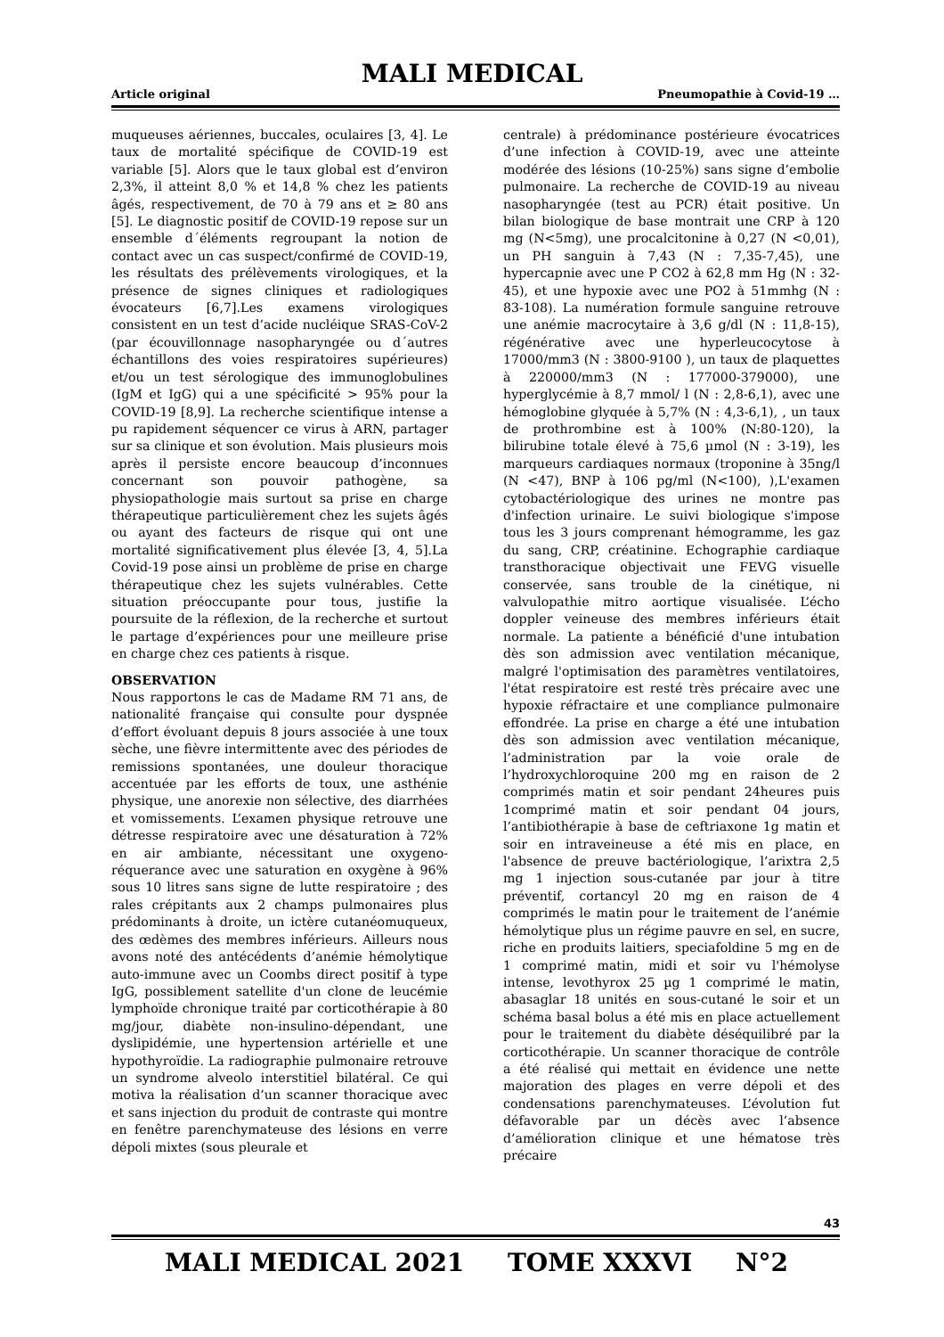MALI MEDICAL
Article original Pneumopathie à Covid-19 …
muqueuses aériennes, buccales, oculaires [3, 4]. Le taux de mortalité spécifique de COVID-19 est variable [5]. Alors que le taux global est d’environ 2,3%, il atteint 8,0 % et 14,8 % chez les patients âgés, respectivement, de 70 à 79 ans et ≥ 80 ans [5]. Le diagnostic positif de COVID-19 repose sur un ensemble d´éléments regroupant la notion de contact avec un cas suspect/confirmé de COVID-19, les résultats des prélèvements virologiques, et la présence de signes cliniques et radiologiques évocateurs [6,7].Les examens virologiques consistent en un test d’acide nucléique SRAS-CoV-2 (par écouvillonnage nasopharyngée ou d´autres échantillons des voies respiratoires supérieures) et/ou un test sérologique des immunoglobulines (IgM et IgG) qui a une spécificité > 95% pour la COVID-19 [8,9]. La recherche scientifique intense a pu rapidement séquencer ce virus à ARN, partager sur sa clinique et son évolution. Mais plusieurs mois après il persiste encore beaucoup d’inconnues concernant son pouvoir pathogène, sa physiopathologie mais surtout sa prise en charge thérapeutique particulièrement chez les sujets âgés ou ayant des facteurs de risque qui ont une mortalité significativement plus élevée [3, 4, 5].La Covid-19 pose ainsi un problème de prise en charge thérapeutique chez les sujets vulnérables. Cette situation préoccupante pour tous, justifie la poursuite de la réflexion, de la recherche et surtout le partage d’expériences pour une meilleure prise en charge chez ces patients à risque.
OBSERVATION
Nous rapportons le cas de Madame RM 71 ans, de nationalité française qui consulte pour dyspnée d’effort évoluant depuis 8 jours associée à une toux sèche, une fièvre intermittente avec des périodes de remissions spontanées, une douleur thoracique accentuée par les efforts de toux, une asthénie physique, une anorexie non sélective, des diarrhées et vomissements. L’examen physique retrouve une détresse respiratoire avec une désaturation à 72% en air ambiante, nécessitant une oxygeno-réquerance avec une saturation en oxygène à 96% sous 10 litres sans signe de lutte respiratoire ; des rales crépitants aux 2 champs pulmonaires plus prédominants à droite, un ictère cutanéomuqueux, des œdèmes des membres inférieurs. Ailleurs nous avons noté des antécédents d’anémie hémolytique auto-immune avec un Coombs direct positif à type IgG, possiblement satellite d'un clone de leucémie lymphoïde chronique traité par corticothérapie à 80 mg/jour, diabète non-insulino-dépendant, une dyslipidémie, une hypertension artérielle et une hypothyroïdie. La radiographie pulmonaire retrouve un syndrome alveolo interstitiel bilatéral. Ce qui motiva la réalisation d’un scanner thoracique avec et sans injection du produit de contraste qui montre en fenêtre parenchymateuse des lésions en verre dépoli mixtes (sous pleurale et
centrale) à prédominance postérieure évocatrices d’une infection à COVID-19, avec une atteinte modérée des lésions (10-25%) sans signe d’embolie pulmonaire. La recherche de COVID-19 au niveau nasopharyngée (test au PCR) était positive. Un bilan biologique de base montrait une CRP à 120 mg (N<5mg), une procalcitonine à 0,27 (N <0,01), un PH sanguin à 7,43 (N : 7,35-7,45), une hypercapnie avec une P CO2 à 62,8 mm Hg (N : 32-45), et une hypoxie avec une PO2 à 51mmhg (N : 83-108). La numération formule sanguine retrouve une anémie macrocytaire à 3,6 g/dl (N : 11,8-15), régénérative avec une hyperleucocytose à 17000/mm3 (N : 3800-9100 ), un taux de plaquettes à 220000/mm3 (N : 177000-379000), une hyperglycémie à 8,7 mmol/ l (N : 2,8-6,1), avec une hémoglobine glyquée à 5,7% (N : 4,3-6,1), , un taux de prothrombine est à 100% (N:80-120), la bilirubine totale élevé à 75,6 µmol (N : 3-19), les marqueurs cardiaques normaux (troponine à 35ng/l (N <47), BNP à 106 pg/ml (N<100), ),L'examen cytobactériologique des urines ne montre pas d'infection urinaire. Le suivi biologique s'impose tous les 3 jours comprenant hémogramme, les gaz du sang, CRP, créatinine. Echographie cardiaque transthoracique objectivait une FEVG visuelle conservée, sans trouble de la cinétique, ni valvulopathie mitro aortique visualisée. L’écho doppler veineuse des membres inférieurs était normale. La patiente a bénéficié d'une intubation dès son admission avec ventilation mécanique, malgré l'optimisation des paramètres ventilatoires, l'état respiratoire est resté très précaire avec une hypoxie réfractaire et une compliance pulmonaire effondrée. La prise en charge a été une intubation dès son admission avec ventilation mécanique, l’administration par la voie orale de l’hydroxychloroquine 200 mg en raison de 2 comprimés matin et soir pendant 24heures puis 1comprimé matin et soir pendant 04 jours, l’antibiothérapie à base de ceftriaxone 1g matin et soir en intraveineuse a été mis en place, en l'absence de preuve bactériologique, l’arixtra 2,5 mg 1 injection sous-cutanée par jour à titre préventif, cortancyl 20 mg en raison de 4 comprimés le matin pour le traitement de l’anémie hémolytique plus un régime pauvre en sel, en sucre, riche en produits laitiers, speciafoldine 5 mg en de 1 comprimé matin, midi et soir vu l'hémolyse intense, levothyrox 25 µg 1 comprimé le matin, abasaglar 18 unités en sous-cutané le soir et un schéma basal bolus a été mis en place actuellement pour le traitement du diabète déséquilibré par la corticothérapie. Un scanner thoracique de contrôle a été réalisé qui mettait en évidence une nette majoration des plages en verre dépoli et des condensations parenchymateuses. L’évolution fut défavorable par un décès avec l’absence d’amélioration clinique et une hématose très précaire
43
MALI MEDICAL 2021 TOME XXXVI N°2